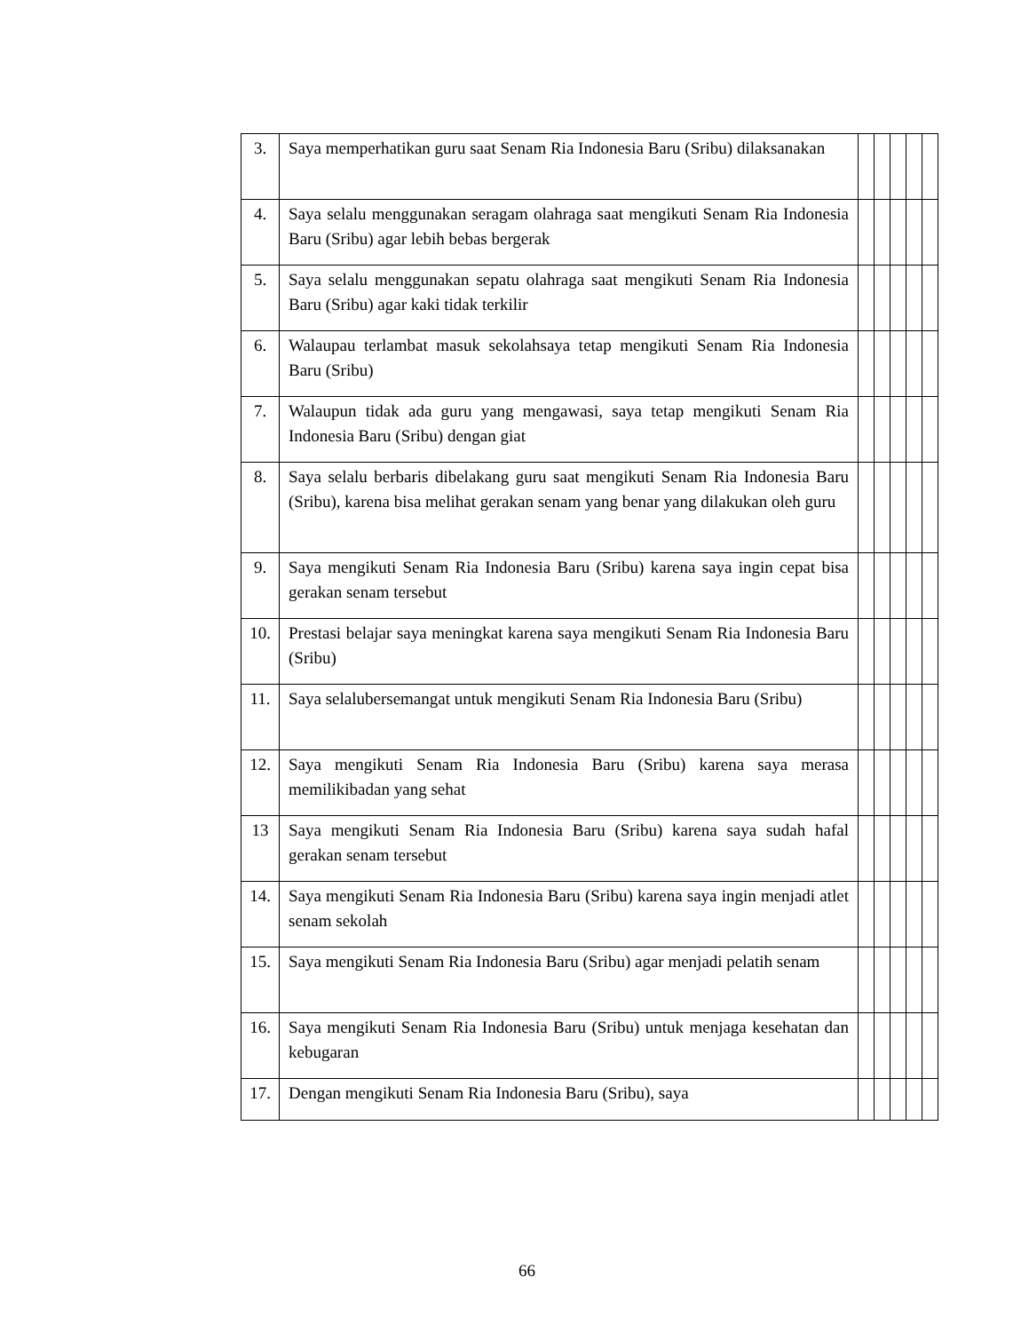| 3. | Saya memperhatikan guru saat Senam Ria Indonesia Baru (Sribu) dilaksanakan | | | | | |
| 4. | Saya selalu menggunakan seragam olahraga saat mengikuti Senam Ria Indonesia Baru (Sribu) agar lebih bebas bergerak | | | | | |
| 5. | Saya selalu menggunakan sepatu olahraga saat mengikuti Senam Ria Indonesia Baru (Sribu) agar kaki tidak terkilir | | | | | |
| 6. | Walaupau terlambat masuk sekolahsaya tetap mengikuti Senam Ria Indonesia Baru (Sribu) | | | | | |
| 7. | Walaupun tidak ada guru yang mengawasi, saya tetap mengikuti Senam Ria Indonesia Baru (Sribu) dengan giat | | | | | |
| 8. | Saya selalu berbaris dibelakang guru saat mengikuti Senam Ria Indonesia Baru (Sribu), karena bisa melihat gerakan senam yang benar yang dilakukan oleh guru | | | | | |
| 9. | Saya mengikuti Senam Ria Indonesia Baru (Sribu) karena saya ingin cepat bisa gerakan senam tersebut | | | | | |
| 10. | Prestasi belajar saya meningkat karena saya mengikuti Senam Ria Indonesia Baru (Sribu) | | | | | |
| 11. | Saya selalubersemangat untuk mengikuti Senam Ria Indonesia Baru (Sribu) | | | | | |
| 12. | Saya mengikuti Senam Ria Indonesia Baru (Sribu) karena saya merasa memilikibadan yang sehat | | | | | |
| 13 | Saya mengikuti Senam Ria Indonesia Baru (Sribu) karena saya sudah hafal gerakan senam tersebut | | | | | |
| 14. | Saya mengikuti Senam Ria Indonesia Baru (Sribu) karena saya ingin menjadi atlet senam sekolah | | | | | |
| 15. | Saya mengikuti Senam Ria Indonesia Baru (Sribu) agar menjadi pelatih senam | | | | | |
| 16. | Saya mengikuti Senam Ria Indonesia Baru (Sribu) untuk menjaga kesehatan dan kebugaran | | | | | |
| 17. | Dengan mengikuti Senam Ria Indonesia Baru (Sribu), saya | | | | | |
66